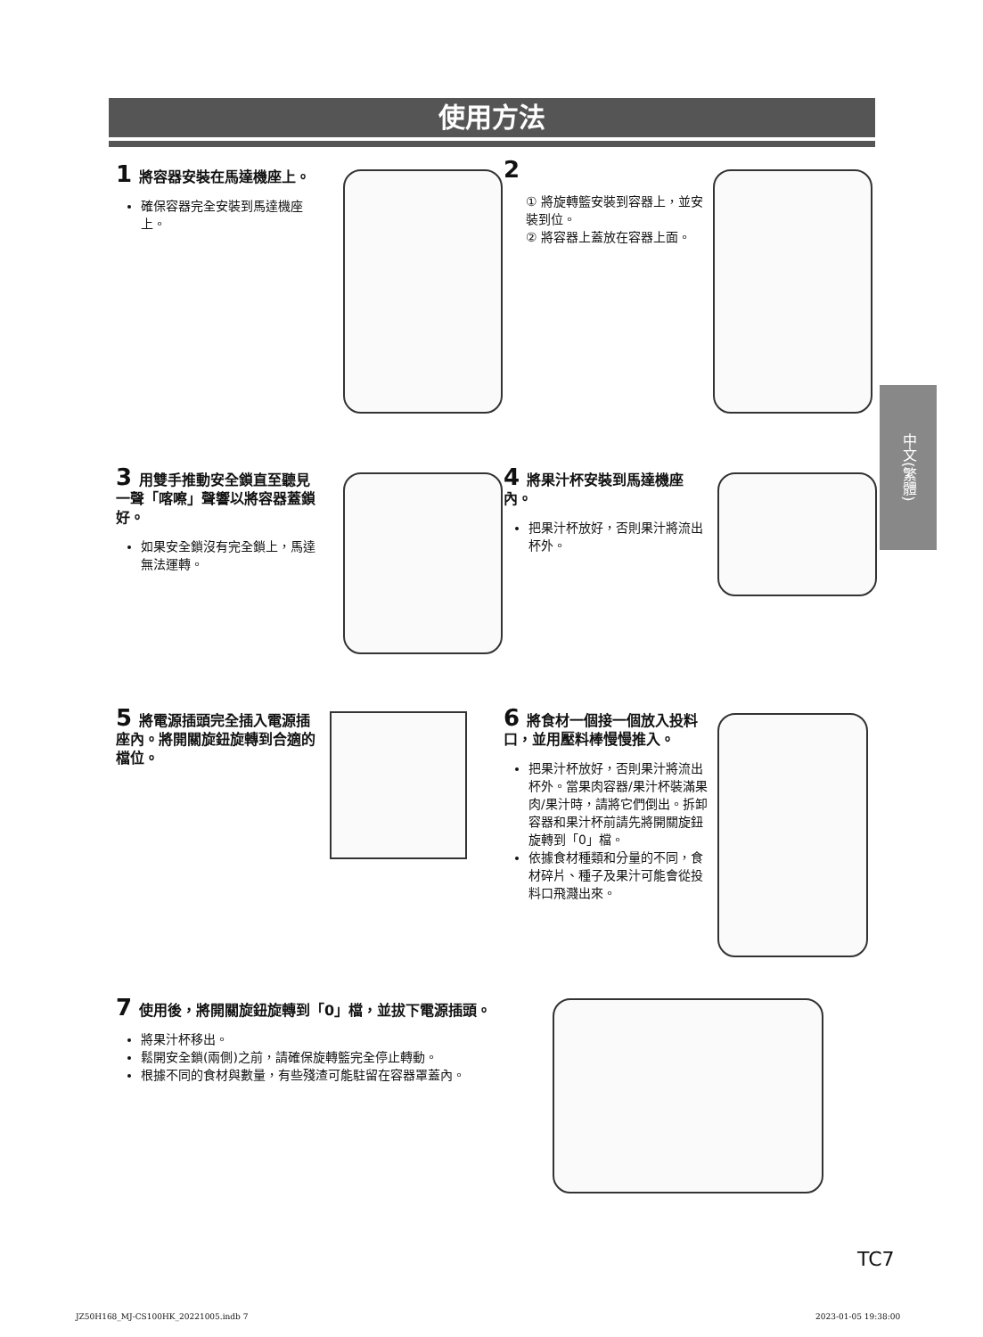使用方法
1 將容器安裝在馬達機座上。
確保容器完全安裝到馬達機座上。
2
① 將旋轉籃安裝到容器上，並安裝到位。
② 將容器上蓋放在容器上面。
3 用雙手推動安全鎖直至聽見一聲「喀嚓」聲響以將容器蓋鎖好。
如果安全鎖沒有完全鎖上，馬達無法運轉。
4 將果汁杯安裝到馬達機座內。
把果汁杯放好，否則果汁將流出杯外。
5 將電源插頭完全插入電源插座內。將開關旋鈕旋轉到合適的檔位。
6 將食材一個接一個放入投料口，並用壓料棒慢慢推入。
把果汁杯放好，否則果汁將流出杯外。當果肉容器/果汁杯裝滿果肉/果汁時，請將它們倒出。拆卸容器和果汁杯前請先將開關旋鈕旋轉到「0」檔。
依據食材種類和分量的不同，食材碎片、種子及果汁可能會從投料口飛濺出來。
7 使用後，將開關旋鈕旋轉到「0」檔，並拔下電源插頭。
將果汁杯移出。
鬆開安全鎖(兩側)之前，請確保旋轉籃完全停止轉動。
根據不同的食材與數量，有些殘渣可能駐留在容器罩蓋內。
中文(繁體)
TC7
JZ50H168_MJ-CS100HK_20221005.indb 7
2023-01-05 19:38:00